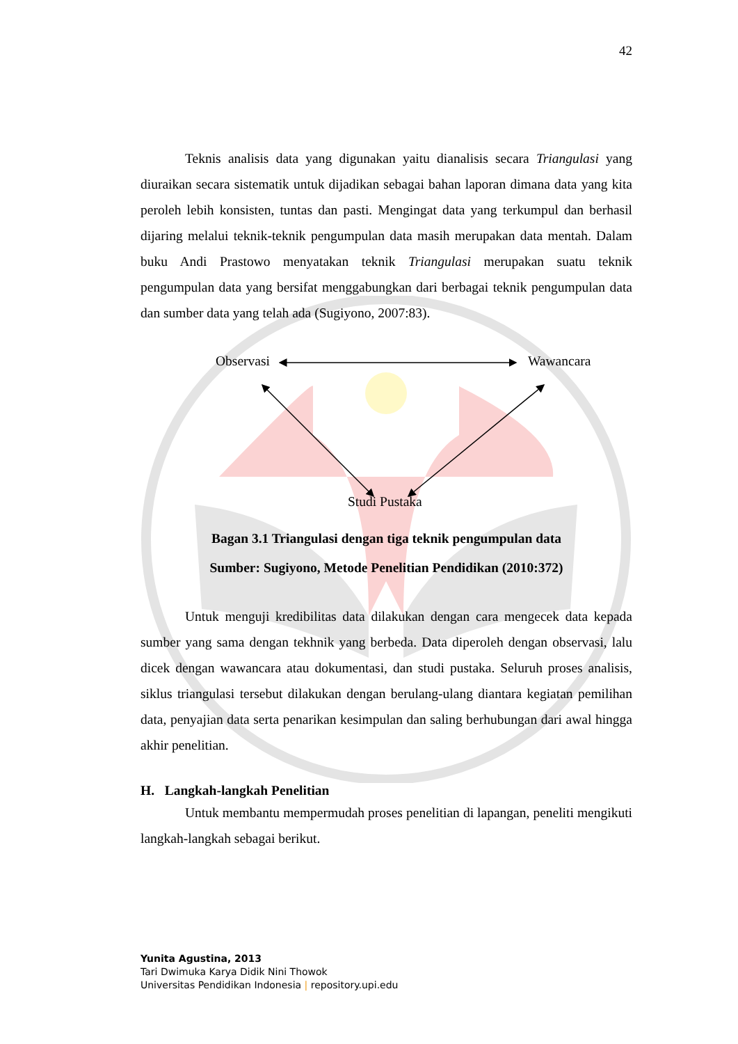42
Teknis analisis data yang digunakan yaitu dianalisis secara Triangulasi yang diuraikan secara sistematik untuk dijadikan sebagai bahan laporan dimana data yang kita peroleh lebih konsisten, tuntas dan pasti. Mengingat data yang terkumpul dan berhasil dijaring melalui teknik-teknik pengumpulan data masih merupakan data mentah. Dalam buku Andi Prastowo menyatakan teknik Triangulasi merupakan suatu teknik pengumpulan data yang bersifat menggabungkan dari berbagai teknik pengumpulan data dan sumber data yang telah ada (Sugiyono, 2007:83).
Observasi Wawancara
Studi Pustaka
Bagan 3.1 Triangulasi dengan tiga teknik pengumpulan data
Sumber: Sugiyono, Metode Penelitian Pendidikan (2010:372)
Untuk menguji kredibilitas data dilakukan dengan cara mengecek data kepada sumber yang sama dengan tekhnik yang berbeda. Data diperoleh dengan observasi, lalu dicek dengan wawancara atau dokumentasi, dan studi pustaka. Seluruh proses analisis, siklus triangulasi tersebut dilakukan dengan berulang-ulang diantara kegiatan pemilihan data, penyajian data serta penarikan kesimpulan dan saling berhubungan dari awal hingga akhir penelitian.
H. Langkah-langkah Penelitian
Untuk membantu mempermudah proses penelitian di lapangan, peneliti mengikuti langkah-langkah sebagai berikut.
Yunita Agustina, 2013
Tari Dwimuka Karya Didik Nini Thowok
Universitas Pendidikan Indonesia | repository.upi.edu